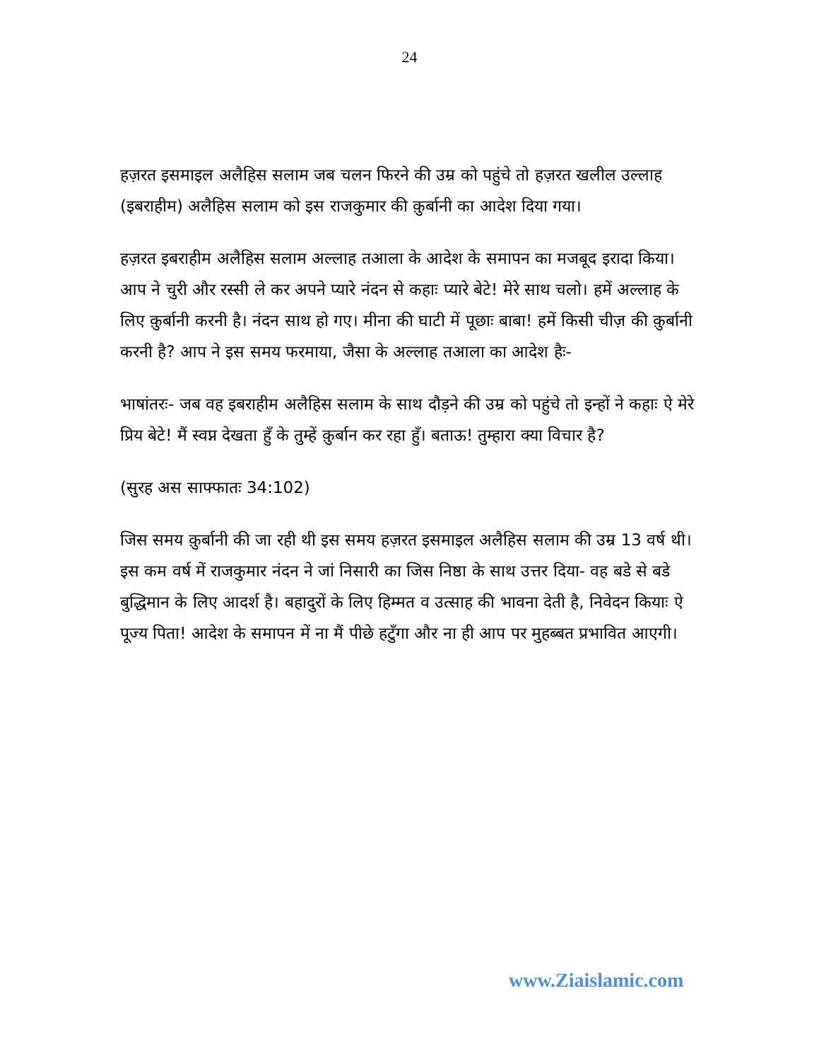24
हज़रत इसमाइल अलैहिस सलाम जब चलन फिरने की उम्र को पहुंचे तो हज़रत खलील उल्लाह (इबराहीम) अलैहिस सलाम को इस राजकुमार की क़ुर्बानी का आदेश दिया गया।
हज़रत इबराहीम अलैहिस सलाम अल्लाह तआला के आदेश के समापन का मजबूद इरादा किया। आप ने चुरी और रस्सी ले कर अपने प्यारे नंदन से कहाः प्यारे बेटे! मेरे साथ चलो। हमें अल्लाह के लिए क़ुर्बानी करनी है। नंदन साथ हो गए। मीना की घाटी में पूछाः बाबा! हमें किसी चीज़ की क़ुर्बानी करनी है? आप ने इस समय फरमाया, जैसा के अल्लाह तआला का आदेश हैः-
भाषांतरः- जब वह इबराहीम अलैहिस सलाम के साथ दौड़ने की उम्र को पहुंचे तो इन्हों ने कहाः ऐ मेरे प्रिय बेटे! मैं स्वप्न देखता हुँ के तुम्हें क़ुर्बान कर रहा हुँ। बताऊ! तुम्हारा क्या विचार है?
(सुरह अस साफ्फातः 34:102)
जिस समय क़ुर्बानी की जा रही थी इस समय हज़रत इसमाइल अलैहिस सलाम की उम्र 13 वर्ष थी। इस कम वर्ष में राजकुमार नंदन ने जां निसारी का जिस निष्ठा के साथ उत्तर दिया- वह बडे से बडे बुद्धिमान के लिए आदर्श है। बहादुरों के लिए हिम्मत व उत्साह की भावना देती है, निवेदन कियाः ऐ पूज्य पिता! आदेश के समापन में ना मैं पीछे हटुँगा और ना ही आप पर मुहब्बत प्रभावित आएगी।
www.Ziaislamic.com